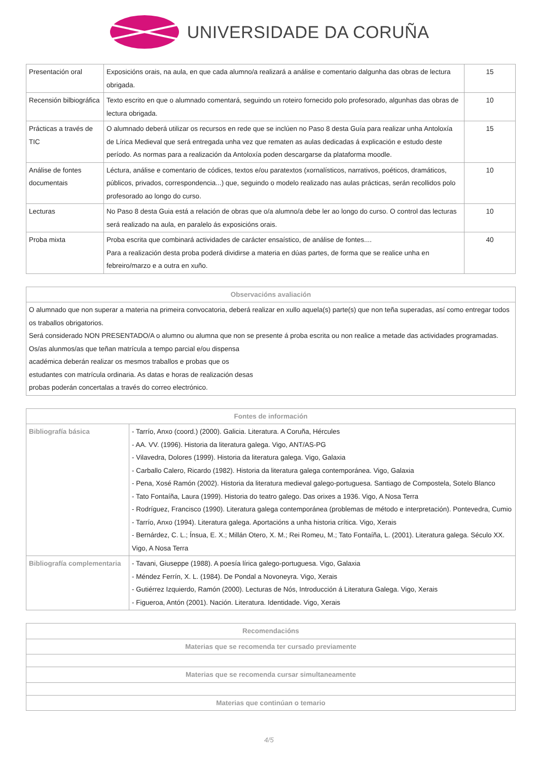UNIVERSIDADE DA CORUÑA
| Presentación oral | Exposicións orais, na aula, en que cada alumno/a realizará a análise e comentario dalgunha das obras de lectura obrigada. | 15 |
| Recensión bilbiográfica | Texto escrito en que o alumnado comentará, seguindo un roteiro fornecido polo profesorado, algunhas das obras de lectura obrigada. | 10 |
| Prácticas a través de TIC | O alumnado deberá utilizar os recursos en rede que se inclúen no Paso 8 desta Guía para realizar unha Antoloxía de Lírica Medieval que será entregada unha vez que rematen as aulas dedicadas á explicación e estudo deste período. As normas para a realización da Antoloxía poden descargarse da plataforma moodle. | 15 |
| Análise de fontes documentais | Léctura, análise e comentario de códices, textos e/ou paratextos (xornalísticos, narrativos, poéticos, dramáticos, públicos, privados, correspondencia...) que, seguindo o modelo realizado nas aulas prácticas, serán recollidos polo profesorado ao longo do curso. | 10 |
| Lecturas | No Paso 8 desta Guia está a relación de obras que o/a alumno/a debe ler ao longo do curso. O control das lecturas será realizado na aula, en paralelo ás exposicións orais. | 10 |
| Proba mixta | Proba escrita que combinará actividades de carácter ensaístico, de análise de fontes.... Para a realización desta proba poderá dividirse a materia en dúas partes, de forma que se realice unha en febreiro/marzo e a outra en xuño. | 40 |
| Observacións avaliación |
| --- |
| O alumnado que non superar a materia na primeira convocatoria, deberá realizar en xullo aquela(s) parte(s) que non teña superadas, así como entregar todos os traballos obrigatorios. Será considerado NON PRESENTADO/A o alumno ou alumna que non se presente á proba escrita ou non realice a metade das actividades programadas. Os/as alunmos/as que teñan matrícula a tempo parcial e/ou dispensa académica deberán realizar os mesmos traballos e probas que os estudantes con matrícula ordinaria. As datas e horas de realización desas probas poderán concertalas a través do correo electrónico. |
| Fontes de información | |
| --- | --- |
| Bibliografía básica | - Tarrío, Anxo (coord.) (2000). Galicia. Literatura. A Coruña, Hércules - AA. VV. (1996). Historia da literatura galega. Vigo, ANT/AS-PG - Vilavedra, Dolores (1999). Historia da literatura galega. Vigo, Galaxia - Carballo Calero, Ricardo (1982). Historia da literatura galega contemporánea. Vigo, Galaxia - Pena, Xosé Ramón (2002). Historia da literatura medieval galego-portuguesa. Santiago de Compostela, Sotelo Blanco - Tato Fontaíña, Laura (1999). Historia do teatro galego. Das orixes a 1936. Vigo, A Nosa Terra - Rodríguez, Francisco (1990). Literatura galega contemporánea (problemas de método e interpretación). Pontevedra, Cumio - Tarrío, Anxo (1994). Literatura galega. Aportacións a unha historia crítica. Vigo, Xerais - Bernárdez, C. L.; Ínsua, E. X.; Millán Otero, X. M.; Rei Romeu, M.; Tato Fontaíña, L. (2001). Literatura galega. Século XX. Vigo, A Nosa Terra |
| Bibliografía complementaria | - Tavani, Giuseppe (1988). A poesía lírica galego-portuguesa. Vigo, Galaxia - Méndez Ferrín, X. L. (1984). De Pondal a Novoneyra. Vigo, Xerais - Gutiérrez Izquierdo, Ramón (2000). Lecturas de Nós, Introducción á Literatura Galega. Vigo, Xerais - Figueroa, Antón (2001). Nación. Literatura. Identidade. Vigo, Xerais |
| Recomendacións |
| --- |
| Materias que se recomenda ter cursado previamente |
| Materias que se recomenda cursar simultaneamente |
| Materias que continúan o temario |
4/5